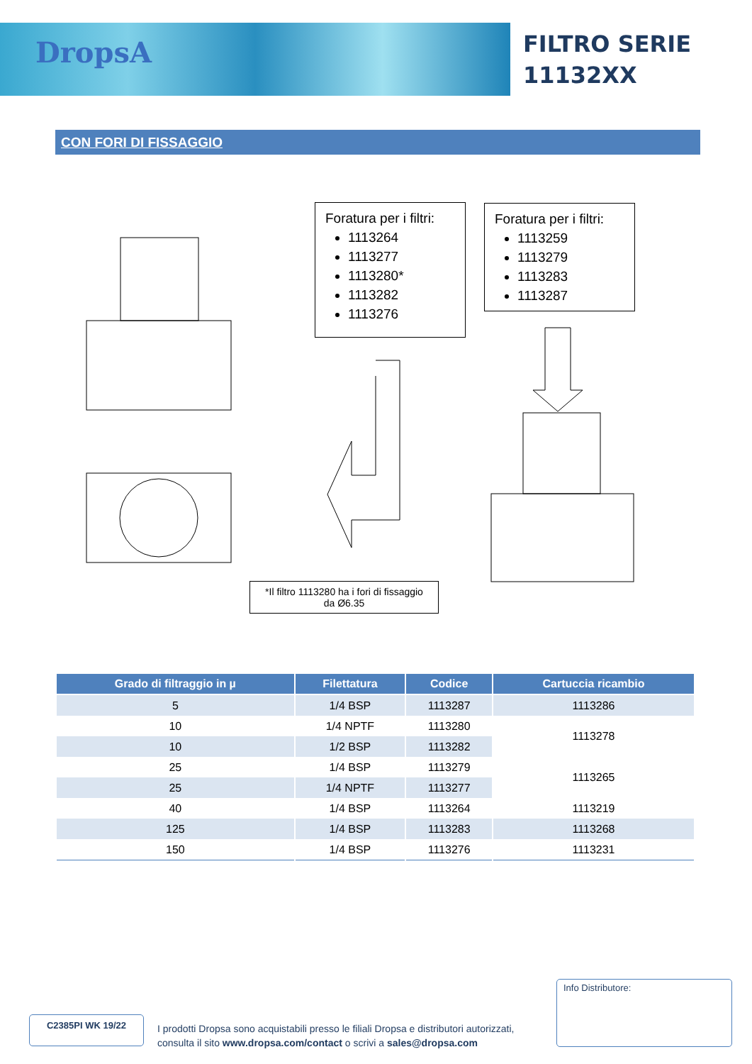DropsA
FILTRO SERIE
11132XX
CON FORI DI FISSAGGIO
Foratura per i filtri:
1113264
1113277
1113280*
1113282
1113276
Foratura per i filtri:
1113259
1113279
1113283
1113287
*Il filtro 1113280 ha i fori di fissaggio
da Ø6.35
| Grado di filtraggio in µ | Filettatura | Codice | Cartuccia ricambio |
| --- | --- | --- | --- |
| 5 | 1/4 BSP | 1113287 | 1113286 |
| 10 | 1/4 NPTF | 1113280 | 1113278 |
| 10 | 1/2 BSP | 1113282 | |
| 25 | 1/4 BSP | 1113279 | 1113265 |
| 25 | 1/4 NPTF | 1113277 | |
| 40 | 1/4 BSP | 1113264 | 1113219 |
| 125 | 1/4 BSP | 1113283 | 1113268 |
| 150 | 1/4 BSP | 1113276 | 1113231 |
Info Distributore:
C2385PI WK 19/22
I prodotti Dropsa sono acquistabili presso le filiali Dropsa e distributori autorizzati,
consulta il sito www.dropsa.com/contact o scrivi a sales@dropsa.com